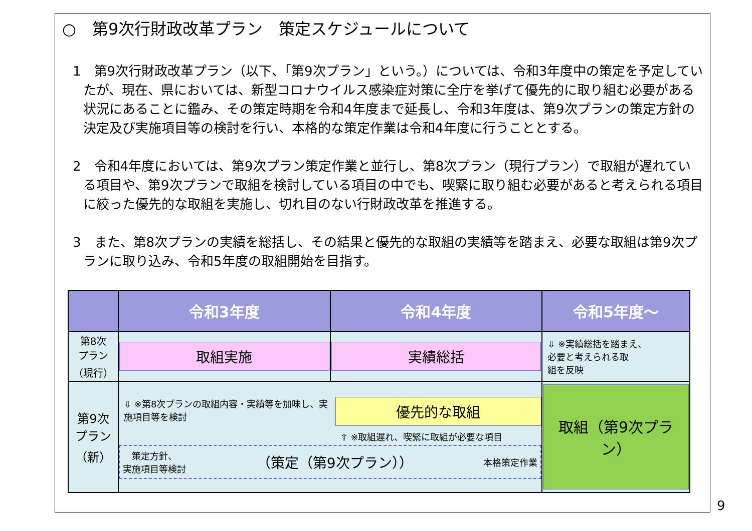○　第9次行財政改革プラン　策定スケジュールについて
1　第9次行財政改革プラン（以下、「第9次プラン」という。）については、令和3年度中の策定を予定していたが、現在、県においては、新型コロナウイルス感染症対策に全庁を挙げて優先的に取り組む必要がある状況にあることに鑑み、その策定時期を令和4年度まで延長し、令和3年度は、第9次プランの策定方針の決定及び実施項目等の検討を行い、本格的な策定作業は令和4年度に行うこととする。
2　令和4年度においては、第9次プラン策定作業と並行し、第8次プラン（現行プラン）で取組が遅れている項目や、第9次プランで取組を検討している項目の中でも、喫緊に取り組む必要があると考えられる項目に絞った優先的な取組を実施し、切れ目のない行財政改革を推進する。
3　また、第8次プランの実績を総括し、その結果と優先的な取組の実績等を踏まえ、必要な取組は第9次プランに取り込み、令和5年度の取組開始を目指す。
| | 令和3年度 | 令和4年度 | 令和5年度～ |
| --- | --- | --- | --- |
| 第8次 プラン （現行） | 取組実施 | 実績総括 | ⇩ ※実績総括を踏まえ、 必要と考えられる取 組を反映 |
| 第9次 プラン （新） | ⇩ ※第8次プランの取組内容・実績等を加味し、実施項目等を検討 優先的な取組 ⇧ ※取組遅れ、喫緊に取組が必要な項目 策定方針、 実施項目等検討 （策定（第9次プラン）） 本格策定作業 | | 取組（第9次プラン） |
9